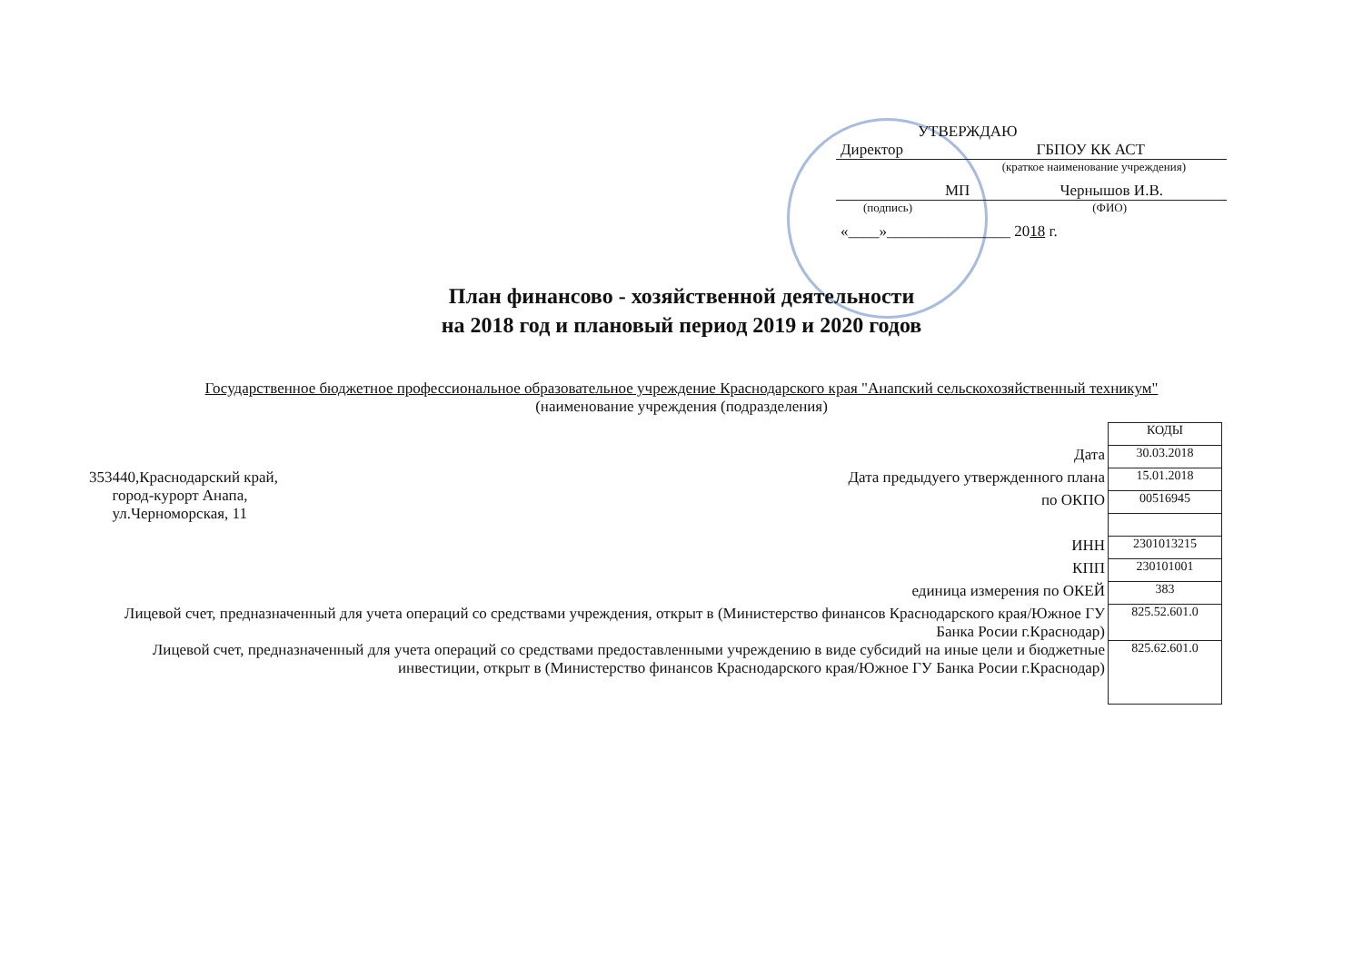УТВЕРЖДАЮ
Директор ГБПОУ КК АСТ
(краткое наименование учреждения)
МП Чернышов И.В.
(подпись) (ФИО)
«____»________________ 2018 г.
План финансово - хозяйственной деятельности
на 2018 год и плановый период 2019 и 2020 годов
Государственное бюджетное профессиональное образовательное учреждение Краснодарского края "Анапский сельскохозяйственный техникум"
(наименование учреждения (подразделения)
| | | КОДЫ |
| | Дата | 30.03.2018 |
| 353440,Краснодарский край, город-курорт Анапа, ул.Черноморская, 11 | Дата предыдуего утвержденного плана | 15.01.2018 |
| | по ОКПО | 00516945 |
| | ИНН | 2301013215 |
| | КПП | 230101001 |
| | единица измерения по ОКЕЙ | 383 |
| Лицевой счет, предназначенный для учета операций со средствами учреждения, открыт в (Министерство финансов Краснодарского края/Южное ГУ Банка Росии г.Краснодар) | | 825.52.601.0 |
| Лицевой счет, предназначенный для учета операций со средствами предоставленными учреждению в виде субсидий на иные цели и бюджетные инвестиции, открыт в (Министерство финансов Краснодарского края/Южное ГУ Банка Росии г.Краснодар) | | 825.62.601.0 |